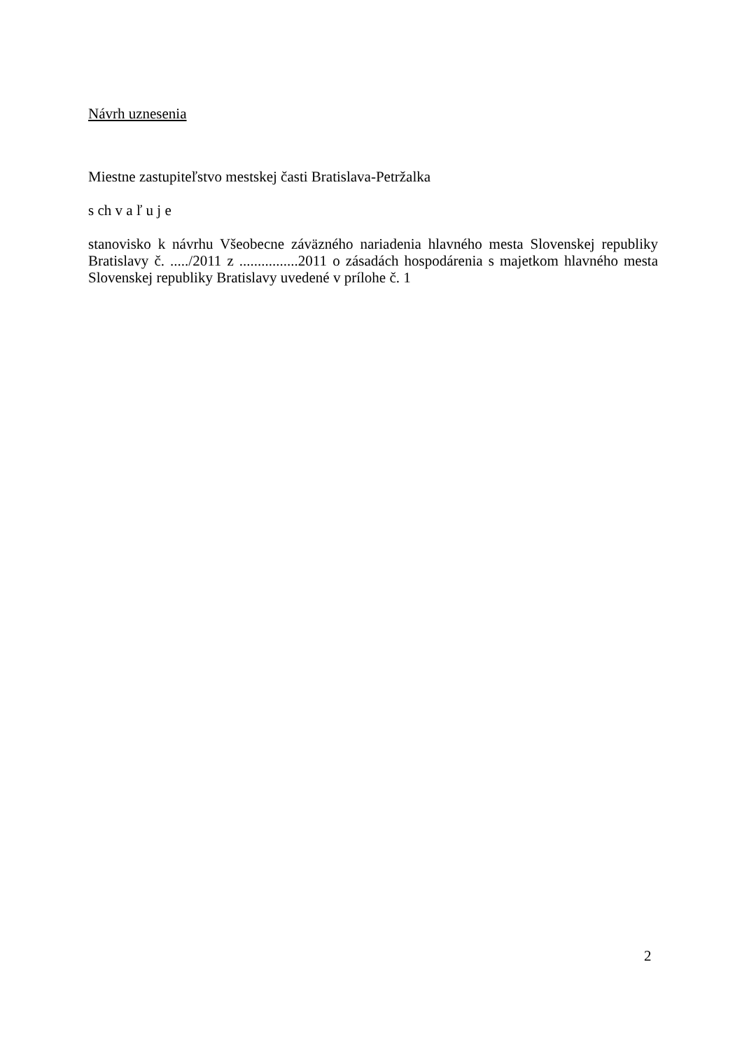Návrh uznesenia
Miestne zastupiteľstvo mestskej časti Bratislava-Petržalka
s ch v a ľ u j e
stanovisko k návrhu Všeobecne záväzného nariadenia hlavného mesta Slovenskej republiky Bratislavy č. ...../2011 z ................2011 o zásadách hospodárenia s majetkom hlavného mesta Slovenskej republiky Bratislavy uvedené v prílohe č. 1
2